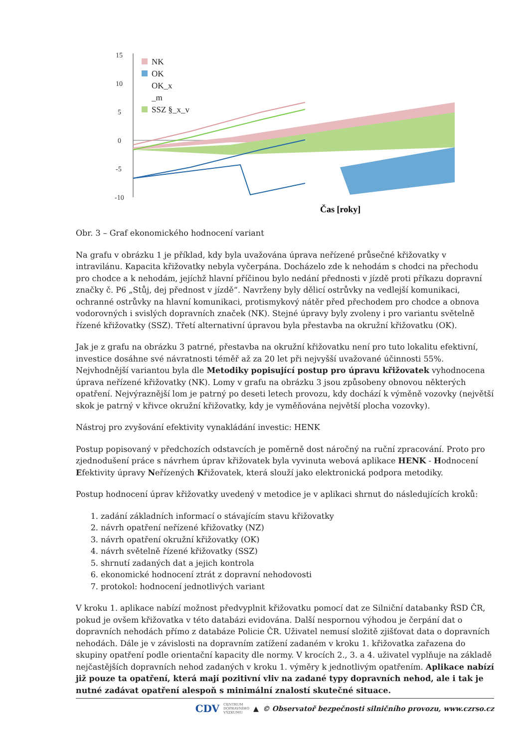15
10
5
0
-5
-10
NK
OK
OK_x
_m
SSZ §_x_v
Čas [roky]
Obr. 3 – Graf ekonomického hodnocení variant
Na grafu v obrázku 1 je příklad, kdy byla uvažována úprava neřízené průsečné křižovatky v intravilánu. Kapacita křižovatky nebyla vyčerpána. Docházelo zde k nehodám s chodci na přechodu pro chodce a k nehodám, jejíchž hlavní příčinou bylo nedání přednosti v jízdě proti příkazu dopravní značky č. P6 „Stůj, dej přednost v jízdě“. Navrženy byly dělicí ostrůvky na vedlejší komunikaci, ochranné ostrůvky na hlavní komunikaci, protismykový nátěr před přechodem pro chodce a obnova vodorovných i svislých dopravních značek (NK). Stejné úpravy byly zvoleny i pro variantu světelně řízené křižovatky (SSZ). Třetí alternativní úpravou byla přestavba na okružní křižovatku (OK).
Jak je z grafu na obrázku 3 patrné, přestavba na okružní křižovatku není pro tuto lokalitu efektivní, investice dosáhne své návratnosti téměř až za 20 let při nejvyšší uvažované účinnosti 55%. Nejvhodnější variantou byla dle Metodiky popisující postup pro úpravu křižovatek vyhodnocena úprava neřízené křižovatky (NK). Lomy v grafu na obrázku 3 jsou způsobeny obnovou některých opatření. Nejvýraznější lom je patrný po deseti letech provozu, kdy dochází k výměně vozovky (největší skok je patrný v křivce okružní křižovatky, kdy je vyměňována největší plocha vozovky).
Nástroj pro zvyšování efektivity vynakládání investic: HENK
Postup popisovaný v předchozích odstavcích je poměrně dost náročný na ruční zpracování. Proto pro zjednodušení práce s návrhem úprav křižovatek byla vyvinuta webová aplikace HENK - Hodnocení Efektivity úpravy Neřízených Křižovatek, která slouží jako elektronická podpora metodiky.
Postup hodnocení úprav křižovatky uvedený v metodice je v aplikaci shrnut do následujících kroků:
1. zadání základních informací o stávajícím stavu křižovatky
2. návrh opatření neřízené křižovatky (NZ)
3. návrh opatření okružní křižovatky (OK)
4. návrh světelně řízené křižovatky (SSZ)
5. shrnutí zadaných dat a jejich kontrola
6. ekonomické hodnocení ztrát z dopravní nehodovosti
7. protokol: hodnocení jednotlivých variant
V kroku 1. aplikace nabízí možnost předvyplnit křižovatku pomocí dat ze Silniční databanky ŘSD ČR, pokud je ovšem křižovatka v této databázi evidována. Další nespornou výhodou je čerpání dat o dopravních nehodách přímo z databáze Policie ČR. Uživatel nemusí složitě zjišťovat data o dopravních nehodách. Dále je v závislosti na dopravním zatížení zadaném v kroku 1. křižovatka zařazena do skupiny opatření podle orientační kapacity dle normy. V krocích 2., 3. a 4. uživatel vyplňuje na základě nejčastějších dopravních nehod zadaných v kroku 1. výměry k jednotlivým opatřením. Aplikace nabízí již pouze ta opatření, která mají pozitivní vliv na zadané typy dopravních nehod, ale i tak je nutné zadávat opatření alespoň s minimální znalostí skutečné situace.
CDV CENTRUM
DOPRAVNÍHO
VÝZKUMU ▲ © Observatoř bezpečnosti silničního provozu, www.czrso.cz